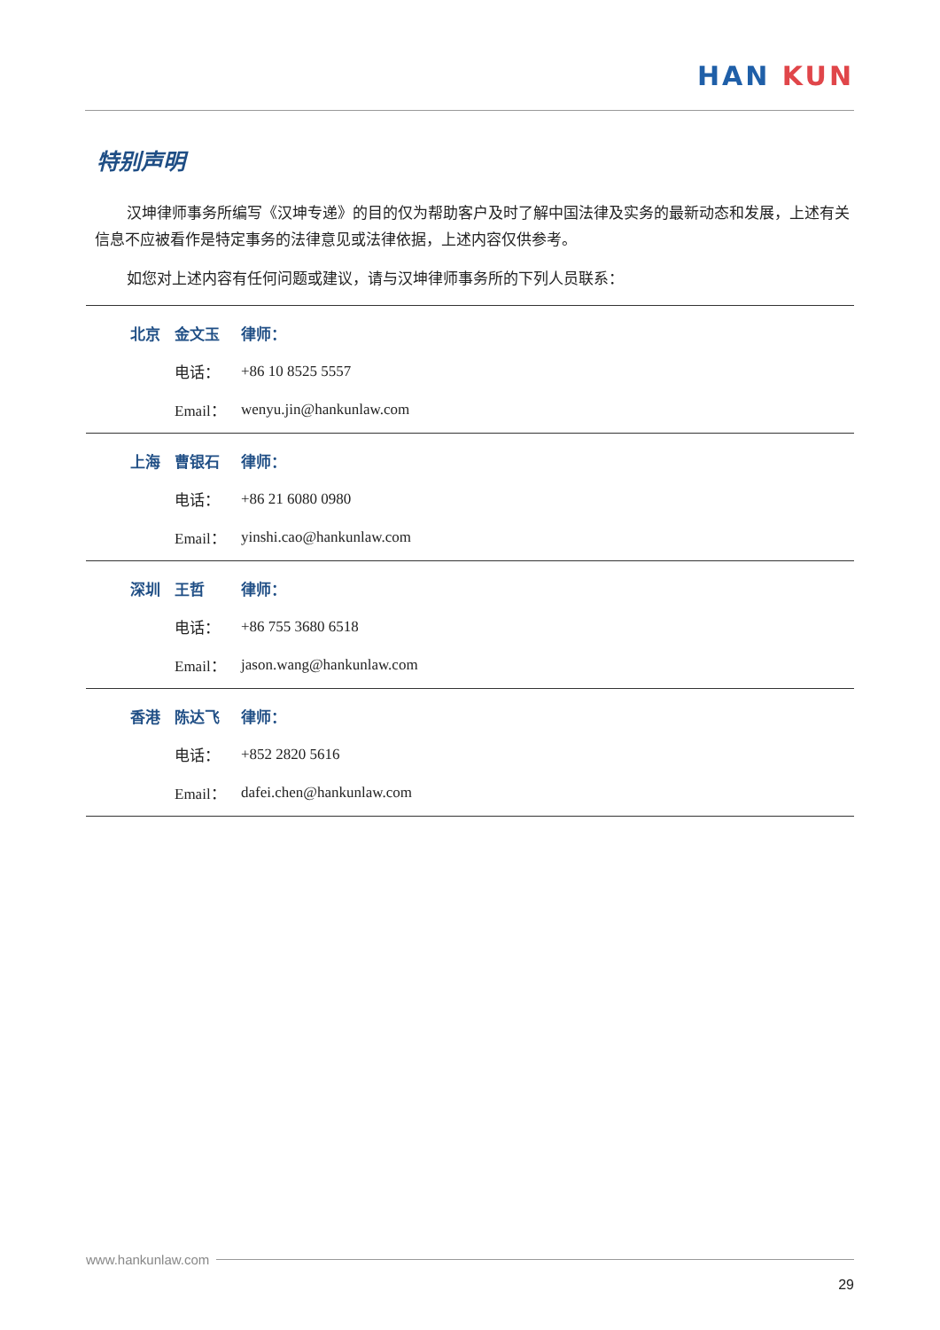HAN KUN
特别声明
汉坤律师事务所编写《汉坤专递》的目的仅为帮助客户及时了解中国法律及实务的最新动态和发展，上述有关信息不应被看作是特定事务的法律意见或法律依据，上述内容仅供参考。
如您对上述内容有任何问题或建议，请与汉坤律师事务所的下列人员联系：
| 北京 | 金文玉 | 律师： |
| | 电话： | +86 10 8525 5557 |
| | Email： | wenyu.jin@hankunlaw.com |
| 上海 | 曹银石 | 律师： |
| | 电话： | +86 21 6080 0980 |
| | Email： | yinshi.cao@hankunlaw.com |
| 深圳 | 王哲 | 律师： |
| | 电话： | +86 755 3680 6518 |
| | Email： | jason.wang@hankunlaw.com |
| 香港 | 陈达飞 | 律师： |
| | 电话： | +852 2820 5616 |
| | Email： | dafei.chen@hankunlaw.com |
www.hankunlaw.com
29